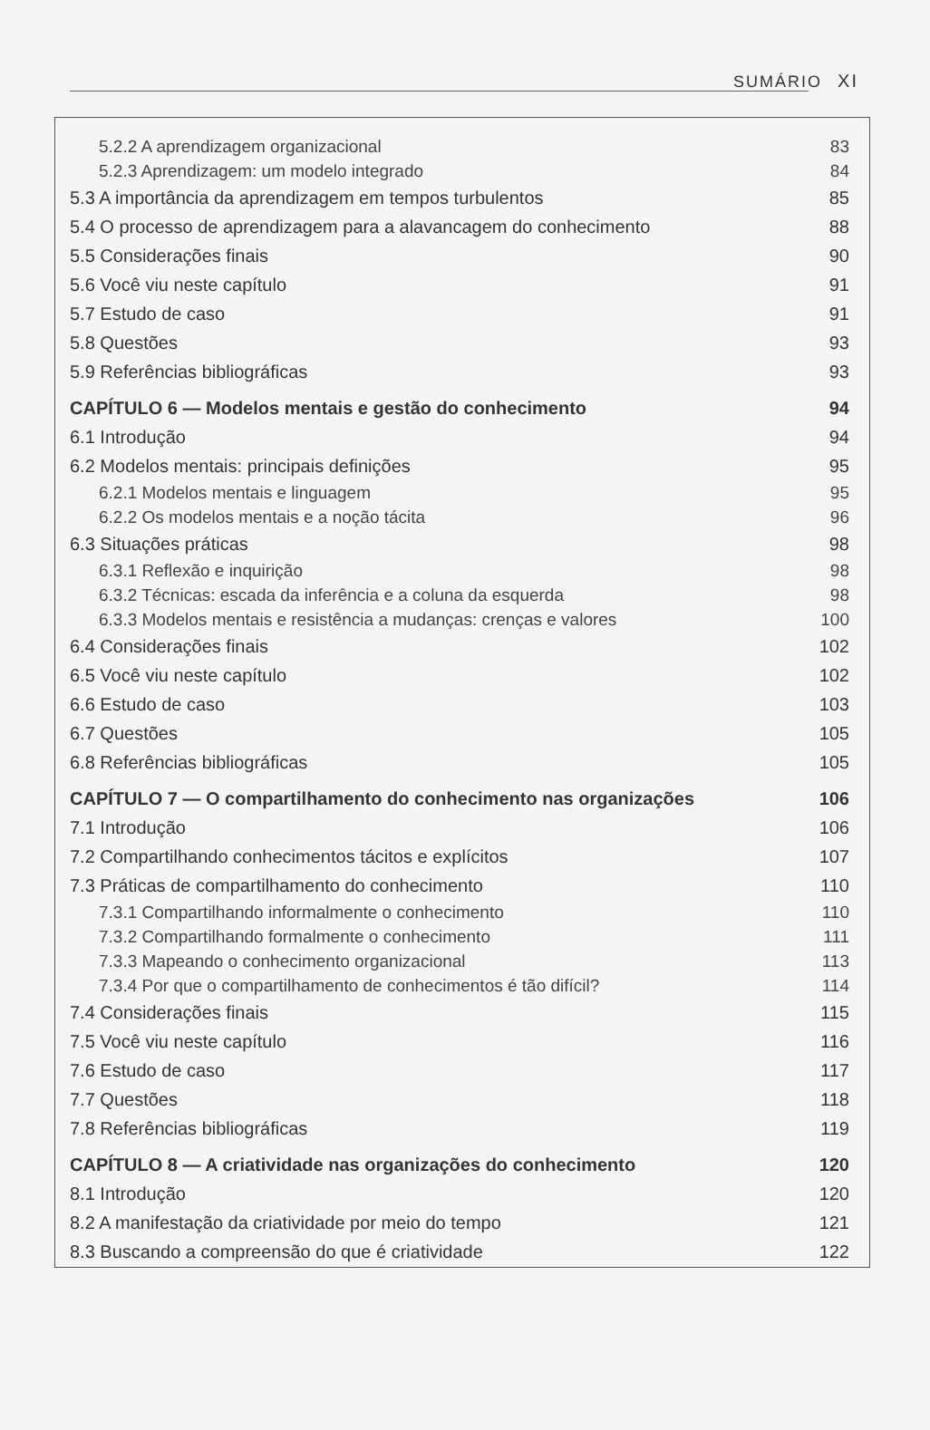SUMÁRIO XI
5.2.2 A aprendizagem organizacional 83
5.2.3 Aprendizagem: um modelo integrado 84
5.3 A importância da aprendizagem em tempos turbulentos 85
5.4 O processo de aprendizagem para a alavancagem do conhecimento 88
5.5 Considerações finais 90
5.6 Você viu neste capítulo 91
5.7 Estudo de caso 91
5.8 Questões 93
5.9 Referências bibliográficas 93
CAPÍTULO 6 — Modelos mentais e gestão do conhecimento 94
6.1 Introdução 94
6.2 Modelos mentais: principais definições 95
6.2.1 Modelos mentais e linguagem 95
6.2.2 Os modelos mentais e a noção tácita 96
6.3 Situações práticas 98
6.3.1 Reflexão e inquirição 98
6.3.2 Técnicas: escada da inferência e a coluna da esquerda 98
6.3.3 Modelos mentais e resistência a mudanças: crenças e valores 100
6.4 Considerações finais 102
6.5 Você viu neste capítulo 102
6.6 Estudo de caso 103
6.7 Questões 105
6.8 Referências bibliográficas 105
CAPÍTULO 7 — O compartilhamento do conhecimento nas organizações 106
7.1 Introdução 106
7.2 Compartilhando conhecimentos tácitos e explícitos 107
7.3 Práticas de compartilhamento do conhecimento 110
7.3.1 Compartilhando informalmente o conhecimento 110
7.3.2 Compartilhando formalmente o conhecimento 111
7.3.3 Mapeando o conhecimento organizacional 113
7.3.4 Por que o compartilhamento de conhecimentos é tão difícil? 114
7.4 Considerações finais 115
7.5 Você viu neste capítulo 116
7.6 Estudo de caso 117
7.7 Questões 118
7.8 Referências bibliográficas 119
CAPÍTULO 8 — A criatividade nas organizações do conhecimento 120
8.1 Introdução 120
8.2 A manifestação da criatividade por meio do tempo 121
8.3 Buscando a compreensão do que é criatividade 122